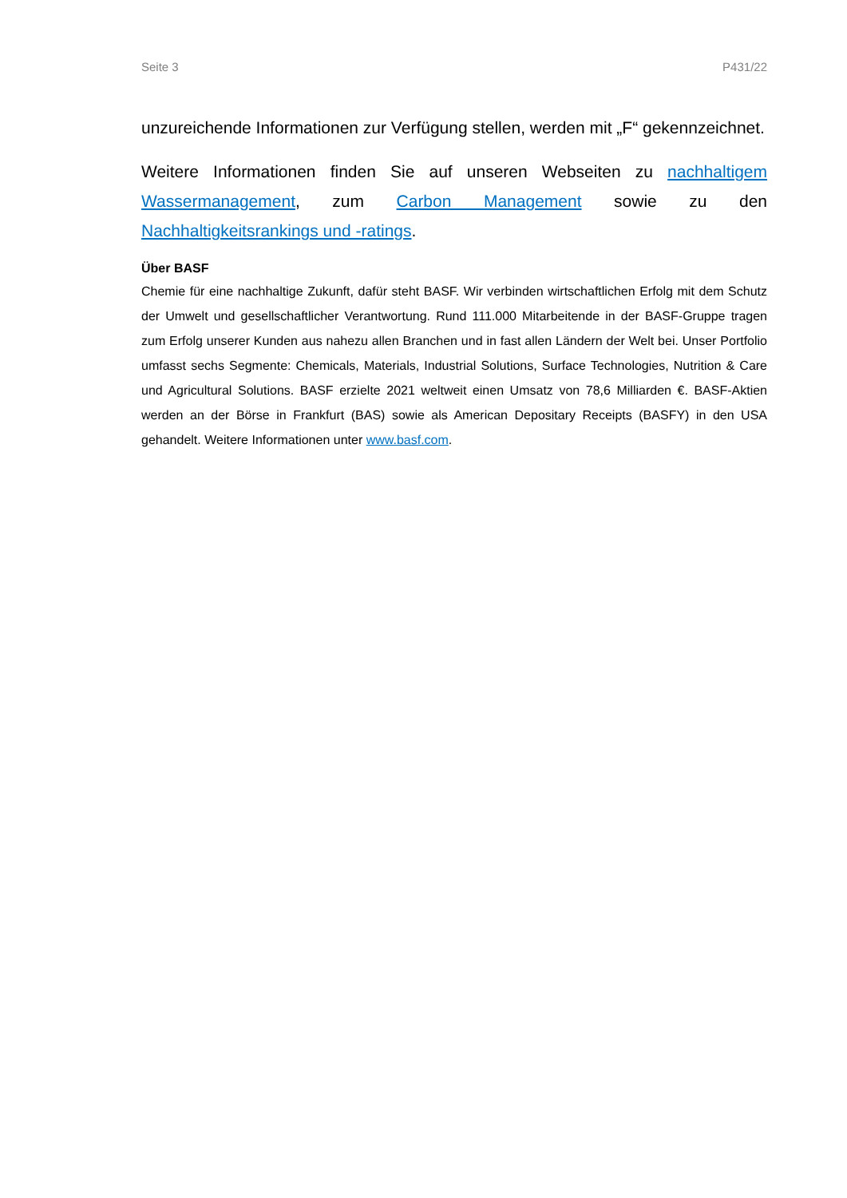Seite 3 P431/22
unzureichende Informationen zur Verfügung stellen, werden mit „F“ gekennzeichnet.
Weitere Informationen finden Sie auf unseren Webseiten zu nachhaltigem Wassermanagement, zum Carbon Management sowie zu den Nachhaltigkeitsrankings und -ratings.
Über BASF
Chemie für eine nachhaltige Zukunft, dafür steht BASF. Wir verbinden wirtschaftlichen Erfolg mit dem Schutz der Umwelt und gesellschaftlicher Verantwortung. Rund 111.000 Mitarbeitende in der BASF-Gruppe tragen zum Erfolg unserer Kunden aus nahezu allen Branchen und in fast allen Ländern der Welt bei. Unser Portfolio umfasst sechs Segmente: Chemicals, Materials, Industrial Solutions, Surface Technologies, Nutrition & Care und Agricultural Solutions. BASF erzielte 2021 weltweit einen Umsatz von 78,6 Milliarden €. BASF-Aktien werden an der Börse in Frankfurt (BAS) sowie als American Depositary Receipts (BASFY) in den USA gehandelt. Weitere Informationen unter www.basf.com.